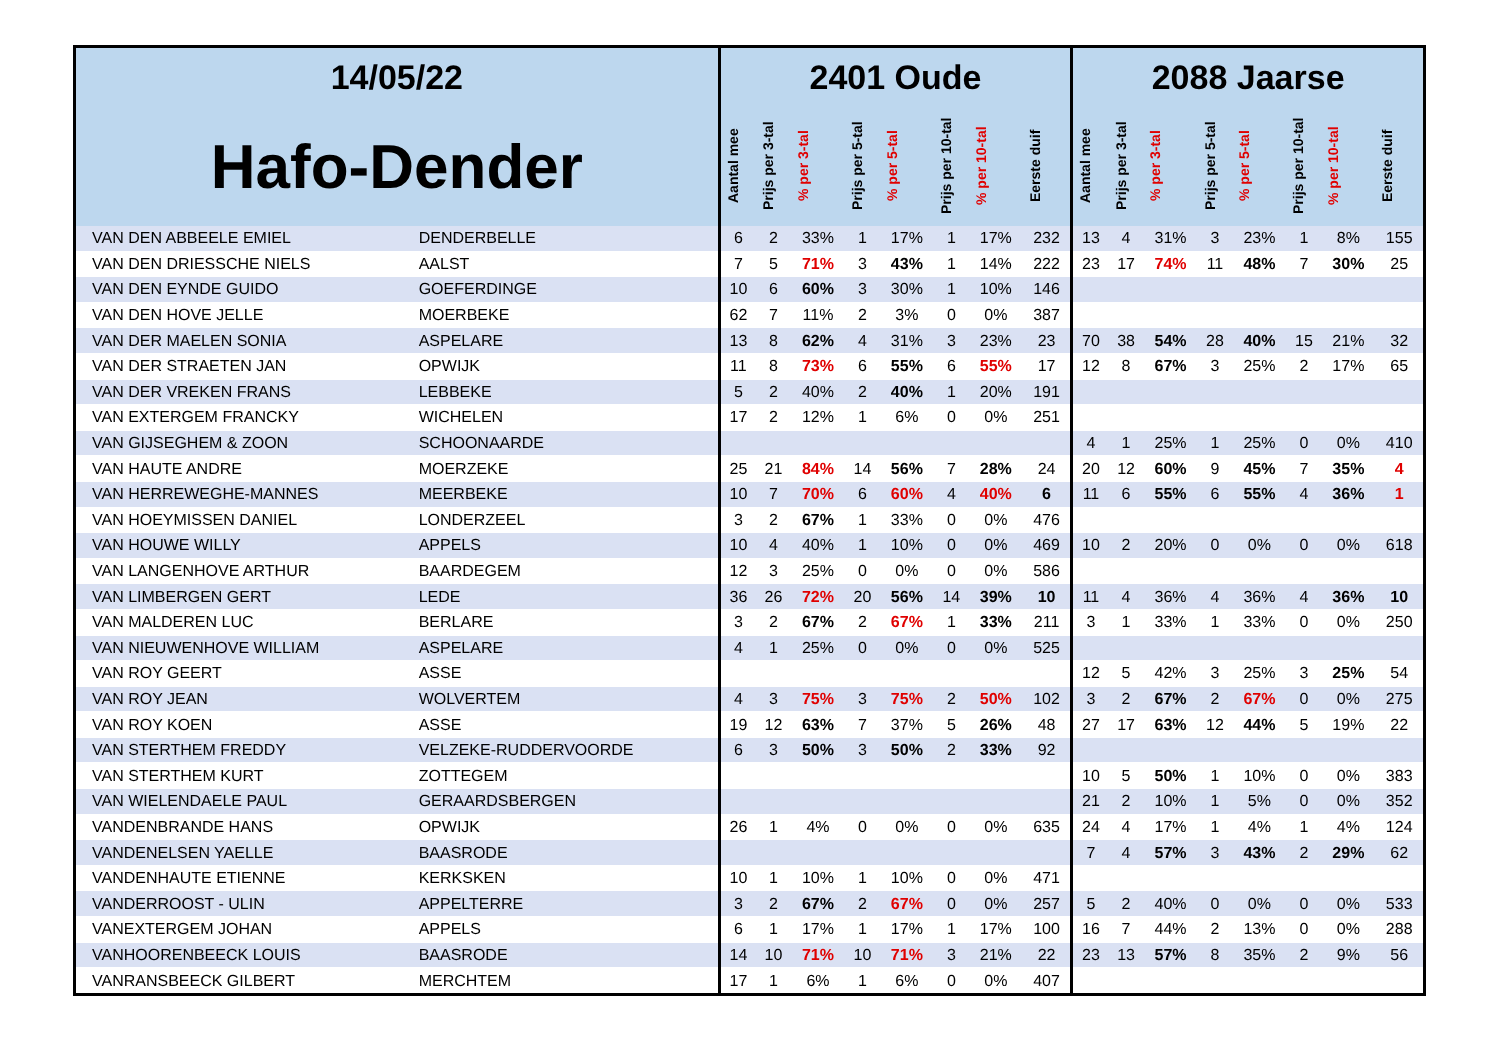| 14/05/22 | | 2401 Oude | | | | | | | | 2088 Jaarse | | | | | | | |
| --- | --- | --- | --- | --- | --- | --- | --- | --- | --- | --- | --- | --- | --- | --- | --- | --- | --- |
| Hafo-Dender | | Aantal mee | Prijs per 3-tal | % per 3-tal | Prijs per 5-tal | % per 5-tal | Prijs per 10-tal | % per 10-tal | Eerste duif | Aantal mee | Prijs per 3-tal | % per 3-tal | Prijs per 5-tal | % per 5-tal | Prijs per 10-tal | % per 10-tal | Eerste duif |
| VAN DEN ABBEELE EMIEL | DENDERBELLE | 6 | 2 | 33% | 1 | 17% | 1 | 17% | 232 | 13 | 4 | 31% | 3 | 23% | 1 | 8% | 155 |
| VAN DEN DRIESSCHE NIELS | AALST | 7 | 5 | 71% | 3 | 43% | 1 | 14% | 222 | 23 | 17 | 74% | 11 | 48% | 7 | 30% | 25 |
| VAN DEN EYNDE GUIDO | GOEFERDINGE | 10 | 6 | 60% | 3 | 30% | 1 | 10% | 146 | | | | | | | | |
| VAN DEN HOVE JELLE | MOERBEKE | 62 | 7 | 11% | 2 | 3% | 0 | 0% | 387 | | | | | | | | |
| VAN DER MAELEN SONIA | ASPELARE | 13 | 8 | 62% | 4 | 31% | 3 | 23% | 23 | 70 | 38 | 54% | 28 | 40% | 15 | 21% | 32 |
| VAN DER STRAETEN JAN | OPWIJK | 11 | 8 | 73% | 6 | 55% | 6 | 55% | 17 | 12 | 8 | 67% | 3 | 25% | 2 | 17% | 65 |
| VAN DER VREKEN FRANS | LEBBEKE | 5 | 2 | 40% | 2 | 40% | 1 | 20% | 191 | | | | | | | | |
| VAN EXTERGEM FRANCKY | WICHELEN | 17 | 2 | 12% | 1 | 6% | 0 | 0% | 251 | | | | | | | | |
| VAN GIJSEGHEM & ZOON | SCHOONAARDE | | | | | | | | | 4 | 1 | 25% | 1 | 25% | 0 | 0% | 410 |
| VAN HAUTE ANDRE | MOERZEKE | 25 | 21 | 84% | 14 | 56% | 7 | 28% | 24 | 20 | 12 | 60% | 9 | 45% | 7 | 35% | 4 |
| VAN HERREWEGHE-MANNES | MEERBEKE | 10 | 7 | 70% | 6 | 60% | 4 | 40% | 6 | 11 | 6 | 55% | 6 | 55% | 4 | 36% | 1 |
| VAN HOEYMISSEN DANIEL | LONDERZEEL | 3 | 2 | 67% | 1 | 33% | 0 | 0% | 476 | | | | | | | | |
| VAN HOUWE WILLY | APPELS | 10 | 4 | 40% | 1 | 10% | 0 | 0% | 469 | 10 | 2 | 20% | 0 | 0% | 0 | 0% | 618 |
| VAN LANGENHOVE ARTHUR | BAARDEGEM | 12 | 3 | 25% | 0 | 0% | 0 | 0% | 586 | | | | | | | | |
| VAN LIMBERGEN GERT | LEDE | 36 | 26 | 72% | 20 | 56% | 14 | 39% | 10 | 11 | 4 | 36% | 4 | 36% | 4 | 36% | 10 |
| VAN MALDEREN LUC | BERLARE | 3 | 2 | 67% | 2 | 67% | 1 | 33% | 211 | 3 | 1 | 33% | 1 | 33% | 0 | 0% | 250 |
| VAN NIEUWENHOVE WILLIAM | ASPELARE | 4 | 1 | 25% | 0 | 0% | 0 | 0% | 525 | | | | | | | | |
| VAN ROY GEERT | ASSE | | | | | | | | | 12 | 5 | 42% | 3 | 25% | 3 | 25% | 54 |
| VAN ROY JEAN | WOLVERTEM | 4 | 3 | 75% | 3 | 75% | 2 | 50% | 102 | 3 | 2 | 67% | 2 | 67% | 0 | 0% | 275 |
| VAN ROY KOEN | ASSE | 19 | 12 | 63% | 7 | 37% | 5 | 26% | 48 | 27 | 17 | 63% | 12 | 44% | 5 | 19% | 22 |
| VAN STERTHEM FREDDY | VELZEKE-RUDDERVOORDE | 6 | 3 | 50% | 3 | 50% | 2 | 33% | 92 | | | | | | | | |
| VAN STERTHEM KURT | ZOTTEGEM | | | | | | | | | 10 | 5 | 50% | 1 | 10% | 0 | 0% | 383 |
| VAN WIELENDAELE PAUL | GERAARDSBERGEN | | | | | | | | | 21 | 2 | 10% | 1 | 5% | 0 | 0% | 352 |
| VANDENBRANDE HANS | OPWIJK | 26 | 1 | 4% | 0 | 0% | 0 | 0% | 635 | 24 | 4 | 17% | 1 | 4% | 1 | 4% | 124 |
| VANDENELSEN YAELLE | BAASRODE | | | | | | | | | 7 | 4 | 57% | 3 | 43% | 2 | 29% | 62 |
| VANDENHAUTE ETIENNE | KERKSKEN | 10 | 1 | 10% | 1 | 10% | 0 | 0% | 471 | | | | | | | | |
| VANDERROOST - ULIN | APPELTERRE | 3 | 2 | 67% | 2 | 67% | 0 | 0% | 257 | 5 | 2 | 40% | 0 | 0% | 0 | 0% | 533 |
| VANEXTERGEM JOHAN | APPELS | 6 | 1 | 17% | 1 | 17% | 1 | 17% | 100 | 16 | 7 | 44% | 2 | 13% | 0 | 0% | 288 |
| VANHOORENBEECK LOUIS | BAASRODE | 14 | 10 | 71% | 10 | 71% | 3 | 21% | 22 | 23 | 13 | 57% | 8 | 35% | 2 | 9% | 56 |
| VANRANSBEECK GILBERT | MERCHTEM | 17 | 1 | 6% | 1 | 6% | 0 | 0% | 407 | | | | | | | | |